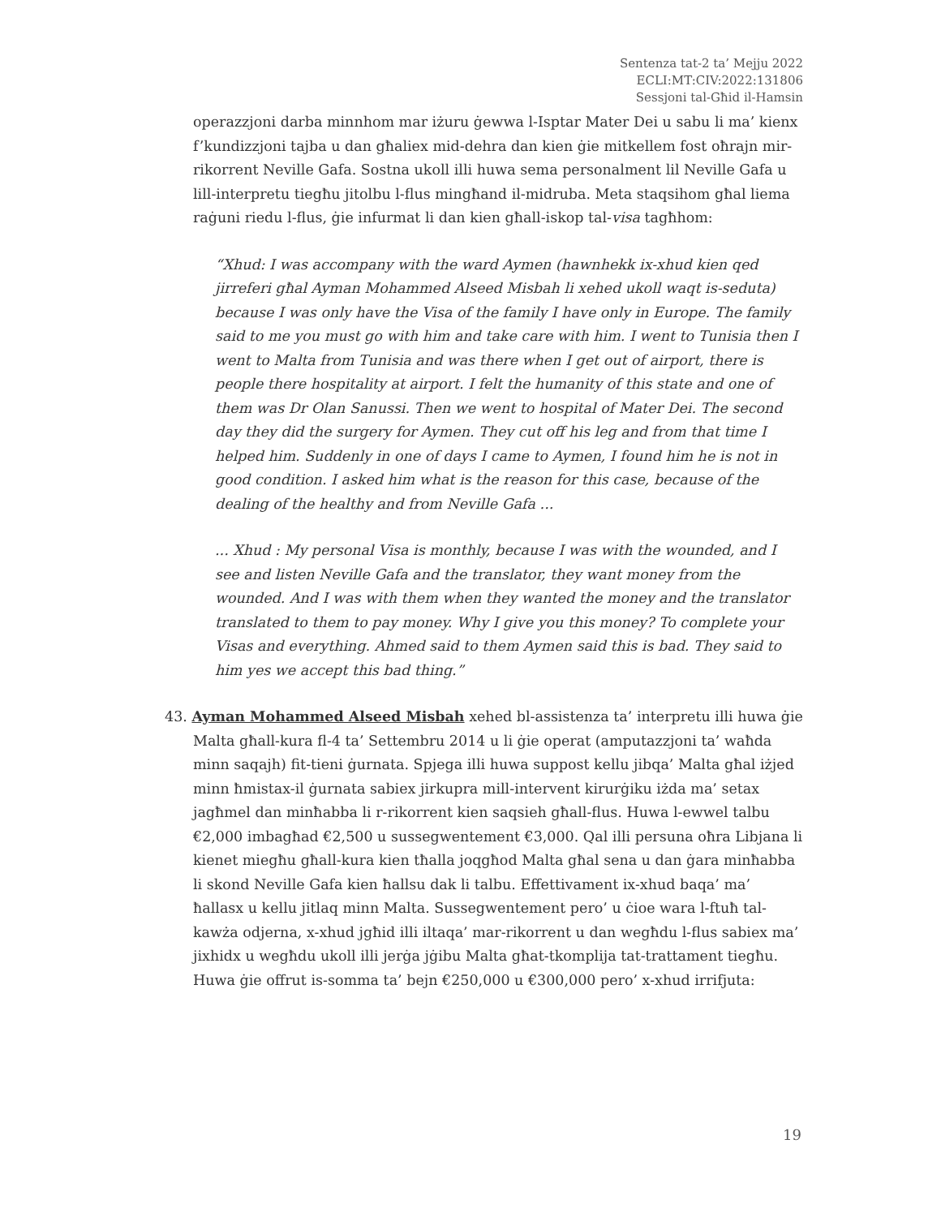Sentenza tat-2 ta’ Mejju 2022
ECLI:MT:CIV:2022:131806
Sessjoni tal-Għid il-Hamsin
operazzjoni darba minnhom mar iżuru ġewwa l-Isptar Mater Dei u sabu li ma’ kienx f’kundizzjoni tajba u dan għaliex mid-dehra dan kien ġie mitkellem fost oħrajn mir-rikorrent Neville Gafa. Sostna ukoll illi huwa sema personalment lil Neville Gafa u lill-interpretu tiegħu jitolbu l-flus mingħand il-midruba. Meta staqsihom għal liema raġuni riedu l-flus, ġie infurmat li dan kien għall-iskop tal-visa tagħhom:
“Xhud: I was accompany with the ward Aymen (hawnhekk ix-xhud kien qed jirreferi għal Ayman Mohammed Alseed Misbah li xehed ukoll waqt is-seduta) because I was only have the Visa of the family I have only in Europe. The family said to me you must go with him and take care with him. I went to Tunisia then I went to Malta from Tunisia and was there when I get out of airport, there is people there hospitality at airport. I felt the humanity of this state and one of them was Dr Olan Sanussi. Then we went to hospital of Mater Dei. The second day they did the surgery for Aymen. They cut off his leg and from that time I helped him. Suddenly in one of days I came to Aymen, I found him he is not in good condition. I asked him what is the reason for this case, because of the dealing of the healthy and from Neville Gafa ...
... Xhud : My personal Visa is monthly, because I was with the wounded, and I see and listen Neville Gafa and the translator, they want money from the wounded. And I was with them when they wanted the money and the translator translated to them to pay money. Why I give you this money? To complete your Visas and everything. Ahmed said to them Aymen said this is bad. They said to him yes we accept this bad thing.”
43. Ayman Mohammed Alseed Misbah xehed bl-assistenza ta’ interpretu illi huwa ġie Malta għall-kura fl-4 ta’ Settembru 2014 u li ġie operat (amputazzjoni ta’ waħda minn saqajh) fit-tieni ġurnata. Spjega illi huwa suppost kellu jibqa’ Malta għal iżjed minn ħmistax-il ġurnata sabiex jirkupra mill-intervent kirurġiku iżda ma’ setax jagħmel dan minħabba li r-rikorrent kien saqsieh għall-flus. Huwa l-ewwel talbu €2,000 imbagħad €2,500 u sussegwentement €3,000. Qal illi persuna oħra Libjana li kienet miegħu għall-kura kien tħalla joqgħod Malta għal sena u dan ġara minħabba li skond Neville Gafa kien ħallsu dak li talbu. Effettivament ix-xhud baqa’ ma’ ħallasx u kellu jitlaq minn Malta. Sussegwentement pero’ u ċioe wara l-ftuħ tal-kawża odjerna, x-xhud jgħid illi iltaqa’ mar-rikorrent u dan wegħdu l-flus sabiex ma’ jixhidx u wegħdu ukoll illi jerġa jġibu Malta għat-tkomplija tat-trattament tiegħu. Huwa ġie offrut is-somma ta’ bejn €250,000 u €300,000 pero’ x-xhud irrifjuta:
19